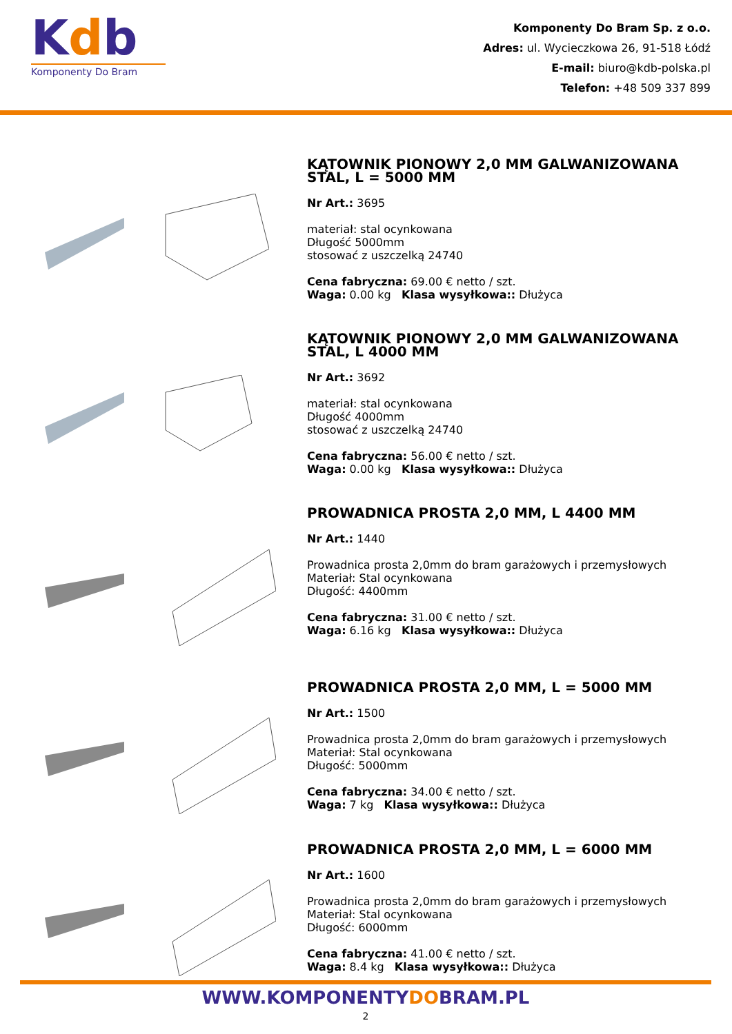Kdb
Komponenty Do Bram
Komponenty Do Bram Sp. z o.o.
Adres: ul. Wycieczkowa 26, 91-518 Łódź
E-mail: biuro@kdb-polska.pl
Telefon: +48 509 337 899
KĄTOWNIK PIONOWY 2,0 MM GALWANIZOWANA STAL, L = 5000 MM
Nr Art.: 3695
materiał: stal ocynkowana
Długość 5000mm
stosować z uszczelką 24740
Cena fabryczna: 69.00 € netto / szt.
Waga: 0.00 kg Klasa wysyłkowa:: Dłużyca
KĄTOWNIK PIONOWY 2,0 MM GALWANIZOWANA STAL, L 4000 MM
Nr Art.: 3692
materiał: stal ocynkowana
Długość 4000mm
stosować z uszczelką 24740
Cena fabryczna: 56.00 € netto / szt.
Waga: 0.00 kg Klasa wysyłkowa:: Dłużyca
PROWADNICA PROSTA 2,0 MM, L 4400 MM
Nr Art.: 1440
Prowadnica prosta 2,0mm do bram garażowych i przemysłowych
Materiał: Stal ocynkowana
Długość: 4400mm
Cena fabryczna: 31.00 € netto / szt.
Waga: 6.16 kg Klasa wysyłkowa:: Dłużyca
PROWADNICA PROSTA 2,0 MM, L = 5000 MM
Nr Art.: 1500
Prowadnica prosta 2,0mm do bram garażowych i przemysłowych
Materiał: Stal ocynkowana
Długość: 5000mm
Cena fabryczna: 34.00 € netto / szt.
Waga: 7 kg Klasa wysyłkowa:: Dłużyca
PROWADNICA PROSTA 2,0 MM, L = 6000 MM
Nr Art.: 1600
Prowadnica prosta 2,0mm do bram garażowych i przemysłowych
Materiał: Stal ocynkowana
Długość: 6000mm
Cena fabryczna: 41.00 € netto / szt.
Waga: 8.4 kg Klasa wysyłkowa:: Dłużyca
WWW.KOMPONENTYDOBRAM.PL
2